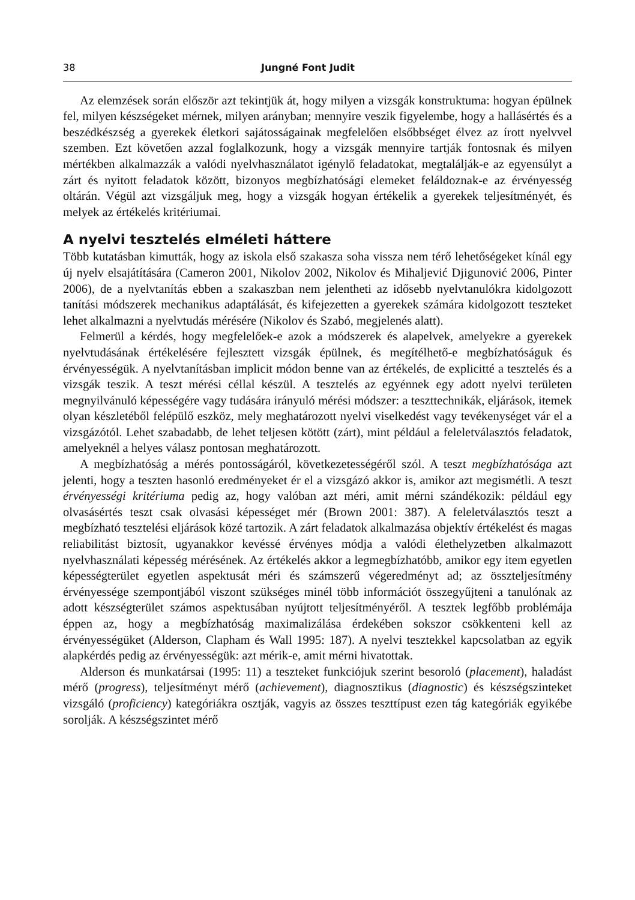38 Jungné Font Judit
Az elemzések során először azt tekintjük át, hogy milyen a vizsgák konstruktuma: hogyan épülnek fel, milyen készségeket mérnek, milyen arányban; mennyire veszik figyelembe, hogy a hallásértés és a beszédkészség a gyerekek életkori sajátosságainak megfelelően elsőbbséget élvez az írott nyelvvel szemben. Ezt követően azzal foglalkozunk, hogy a vizsgák mennyire tartják fontosnak és milyen mértékben alkalmazzák a valódi nyelvhasználatot igénylő feladatokat, megtalálják-e az egyensúlyt a zárt és nyitott feladatok között, bizonyos megbízhatósági elemeket feláldoznak-e az érvényesség oltárán. Végül azt vizsgáljuk meg, hogy a vizsgák hogyan értékelik a gyerekek teljesítményét, és melyek az értékelés kritériumai.
A nyelvi tesztelés elméleti háttere
Több kutatásban kimutták, hogy az iskola első szakasza soha vissza nem térő lehetőségeket kínál egy új nyelv elsajátítására (Cameron 2001, Nikolov 2002, Nikolov és Mihaljević Djigunović 2006, Pinter 2006), de a nyelvtanítás ebben a szakaszban nem jelentheti az idősebb nyelvtanulókra kidolgozott tanítási módszerek mechanikus adaptálását, és kifejezetten a gyerekek számára kidolgozott teszteket lehet alkalmazni a nyelvtudás mérésére (Nikolov és Szabó, megjelenés alatt).
Felmerül a kérdés, hogy megfelelőek-e azok a módszerek és alapelvek, amelyekre a gyerekek nyelvtudásának értékelésére fejlesztett vizsgák épülnek, és megítélhető-e megbízhatóságuk és érvényességük. A nyelvtanításban implicit módon benne van az értékelés, de explicitté a tesztelés és a vizsgák teszik. A teszt mérési céllal készül. A tesztelés az egyénnek egy adott nyelvi területen megnyilvánuló képességére vagy tudására irányuló mérési módszer: a teszttechnikák, eljárások, itemek olyan készletéből felépülő eszköz, mely meghatározott nyelvi viselkedést vagy tevékenységet vár el a vizsgázótól. Lehet szabadabb, de lehet teljesen kötött (zárt), mint például a feleletválasztós feladatok, amelyeknél a helyes válasz pontosan meghatározott.
A megbízhatóság a mérés pontosságáról, következetességéről szól. A teszt megbízhatósága azt jelenti, hogy a teszten hasonló eredményeket ér el a vizsgázó akkor is, amikor azt megismétli. A teszt érvényességi kritériuma pedig az, hogy valóban azt méri, amit mérni szándékozik: például egy olvasásértés teszt csak olvasási képességet mér (Brown 2001: 387). A feleletválasztós teszt a megbízható tesztelési eljárások közé tartozik. A zárt feladatok alkalmazása objektív értékelést és magas reliabilitást biztosít, ugyanakkor kevéssé érvényes módja a valódi élethelyzetben alkalmazott nyelvhasználati képesség mérésének. Az értékelés akkor a legmegbízhatóbb, amikor egy item egyetlen képességterület egyetlen aspektusát méri és számszerű végeredményt ad; az összteljesítmény érvényessége szempontjából viszont szükséges minél több információt összegyűjteni a tanulónak az adott készségterület számos aspektusában nyújtott teljesítményéről. A tesztek legfőbb problémája éppen az, hogy a megbízhatóság maximalizálása érdekében sokszor csökkenteni kell az érvényességüket (Alderson, Clapham és Wall 1995: 187). A nyelvi tesztekkel kapcsolatban az egyik alapkérdés pedig az érvényességük: azt mérik-e, amit mérni hivatottak.
Alderson és munkatársai (1995: 11) a teszteket funkciójuk szerint besoroló (placement), haladást mérő (progress), teljesítményt mérő (achievement), diagnosztikus (diagnostic) és készségszinteket vizsgáló (proficiency) kategóriákra osztják, vagyis az összes teszttípust ezen tág kategóriák egyikébe sorolják. A készségszintet mérő